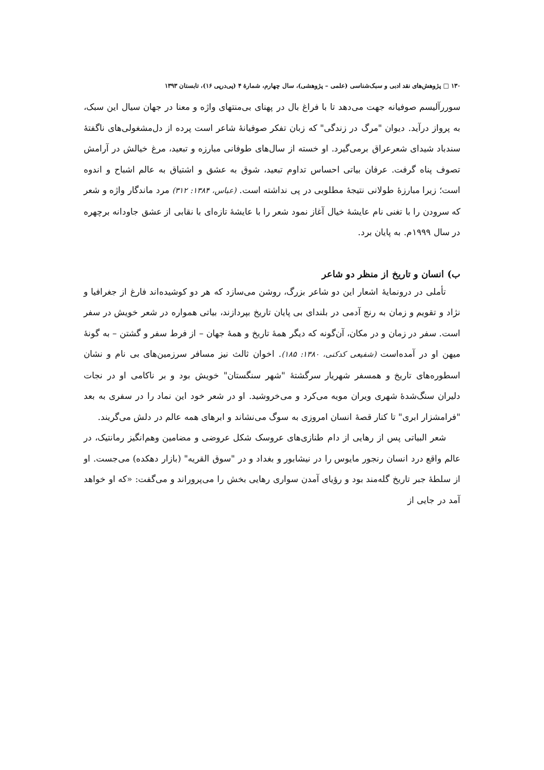۱۳۰ □ پژوهش‌های نقد ادبی و سبک‌شناسی (علمی – پژوهشی)، سال چهارم، شمارۀ ۴ (پی‌درپی ۱۶)، تابستان ۱۳۹۳
سوررآلیسم صوفیانه جهت می‌دهد تا با فراغ بال در پهنای بی‌منتهای واژه و معنا در جهان سیال این سبک، به پرواز درآید. دیوان "مرگ در زندگی" که زبان تفکر صوفیانۀ شاعر است پرده از دل‌مشغولی‌های ناگفتۀ سندباد شیدای شعرعراق برمی‌گیرد. او خسته از سال‌های طوفانی مبارزه و تبعید، مرغ خیالش در آرامش تصوف پناه گرفت. عرفان بیاتی احساس تداوم تبعید، شوق به عشق و اشتیاق به عالم اشباح و اندوه است؛ زیرا مبارزۀ طولانی نتیجۀ مطلوبی در پی نداشته است. (عباس، ۱۳۸۴: ۳۱۲) مرد ماندگار واژه و شعر که سرودن را با تغنی نام عایشۀ خیال آغاز نمود شعر را با عایشۀ تازه‌ای با نقابی از عشق جاودانه برچهره در سال ۱۹۹۹م. به پایان برد.
ب) انسان و تاریخ از منظر دو شاعر
تأملی در درونمایۀ اشعار این دو شاعر بزرگ، روشن می‌سازد که هر دو کوشیده‌اند فارغ از جغرافیا و نژاد و تقویم و زمان به رنج آدمی در بلندای بی پایان تاریخ بپردازند، بیاتی همواره در شعر خویش در سفر است. سفر در زمان و در مکان، آن‌گونه که دیگر همۀ تاریخ و همۀ جهان – از فرط سفر و گشتن – به گونۀ میهن او در آمده‌است (شفیعی کدکنی، ۱۳۸۰: ۱۸۵). اخوان ثالث نیز مسافر سرزمین‌های بی نام و نشان اسطوره‌های تاریخ و همسفر شهریار سرگشتۀ "شهر سنگستان" خویش بود و بر ناکامی او در نجات دلیران سنگ‌شدۀ شهری ویران مویه می‌کرد و می‌خروشید. او در شعر خود این نماد را در سفری به بعد "فرامشزار ابری" تا کنار قصۀ انسان امروزی به سوگ می‌نشاند و ابرهای همه عالم در دلش می‌گریند.
شعر البیاتی پس از رهایی از دام طنازی‌های عروسک شکل عروضی و مضامین وهم‌انگیز رمانتیک، در عالم واقع درد انسان رنجور مایوس را در نیشابور و بغداد و در "سوق القریه" (بازار دهکده) می‌جست. او از سلطۀ جبر تاریخ گله‌مند بود و رؤیای آمدن سواری رهایی بخش را می‌پروراند و می‌گفت: «که او خواهد آمد در جایی از